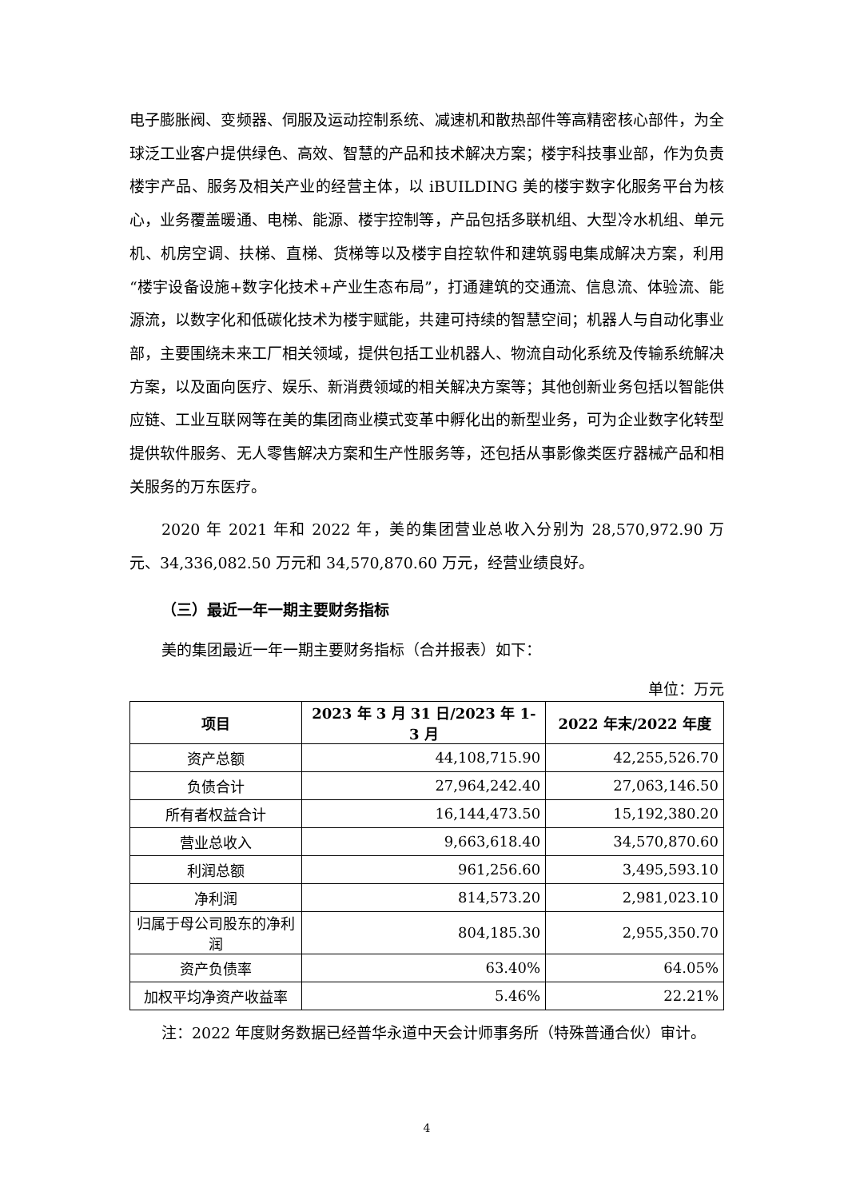电子膨胀阀、变频器、伺服及运动控制系统、减速机和散热部件等高精密核心部件，为全球泛工业客户提供绿色、高效、智慧的产品和技术解决方案；楼宇科技事业部，作为负责楼宇产品、服务及相关产业的经营主体，以 iBUILDING 美的楼宇数字化服务平台为核心，业务覆盖暖通、电梯、能源、楼宇控制等，产品包括多联机组、大型冷水机组、单元机、机房空调、扶梯、直梯、货梯等以及楼宇自控软件和建筑弱电集成解决方案，利用“楼宇设备设施+数字化技术+产业生态布局”，打通建筑的交通流、信息流、体验流、能源流，以数字化和低碳化技术为楼宇赋能，共建可持续的智慧空间；机器人与自动化事业部，主要围绕未来工厂相关领域，提供包括工业机器人、物流自动化系统及传输系统解决方案，以及面向医疗、娱乐、新消费领域的相关解决方案等；其他创新业务包括以智能供应链、工业互联网等在美的集团商业模式变革中孵化出的新型业务，可为企业数字化转型提供软件服务、无人零售解决方案和生产性服务等，还包括从事影像类医疗器械产品和相关服务的万东医疗。
2020 年 2021 年和 2022 年，美的集团营业总收入分别为 28,570,972.90 万元、34,336,082.50 万元和 34,570,870.60 万元，经营业绩良好。
（三）最近一年一期主要财务指标
美的集团最近一年一期主要财务指标（合并报表）如下：
单位：万元
| 项目 | 2023 年 3 月 31 日/2023 年 1-3 月 | 2022 年末/2022 年度 |
| --- | --- | --- |
| 资产总额 | 44,108,715.90 | 42,255,526.70 |
| 负债合计 | 27,964,242.40 | 27,063,146.50 |
| 所有者权益合计 | 16,144,473.50 | 15,192,380.20 |
| 营业总收入 | 9,663,618.40 | 34,570,870.60 |
| 利润总额 | 961,256.60 | 3,495,593.10 |
| 净利润 | 814,573.20 | 2,981,023.10 |
| 归属于母公司股东的净利润 | 804,185.30 | 2,955,350.70 |
| 资产负债率 | 63.40% | 64.05% |
| 加权平均净资产收益率 | 5.46% | 22.21% |
注：2022 年度财务数据已经普华永道中天会计师事务所（特殊普通合伙）审计。
4